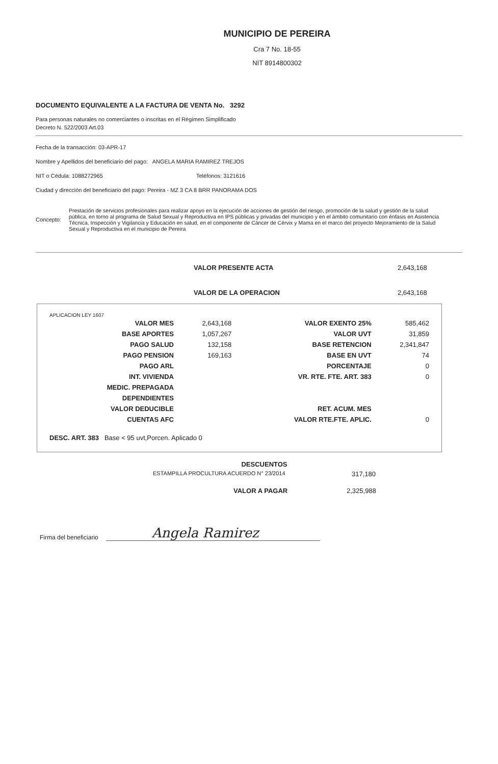MUNICIPIO DE PEREIRA
Cra 7 No. 18-55
NIT 8914800302
DOCUMENTO EQUIVALENTE A LA FACTURA DE VENTA No. 3292
Para personas naturales no comerciantes o inscritas en el Régimen Simplificado
Decreto N. 522/2003 Art.03
Fecha de la transacción: 03-APR-17
Nombre y Apellidos del beneficiario del pago: ANGELA MARIA RAMIREZ TREJOS
NIT o Cédula: 1088272965 Teléfonos: 3121616
Ciudad y dirección del beneficiario del pago: Pereira - MZ 3 CA 8 BRR PANORAMA DOS
Concepto: Prestación de servicios profesionales para realizar apoyo en la ejecución de acciones de gestión del riesgo, promoción de la salud y gestión de la salud pública, en torno al programa de Salud Sexual y Reproductiva en IPS públicas y privadas del municipio y en el ámbito comunitario con énfasis en Asistencia Técnica, Inspección y Vigilancia y Educación en salud, en el componente de Cáncer de Cérvix y Mama en el marco del proyecto Mejoramiento de la Salud Sexual y Reproductiva en el municipio de Pereira
VALOR PRESENTE ACTA 2,643,168
VALOR DE LA OPERACION 2,643,168
APLICACION LEY 1607
| VALOR MES | 2,643,168 | VALOR EXENTO 25% | 585,462 |
| BASE APORTES | 1,057,267 | VALOR UVT | 31,859 |
| PAGO SALUD | 132,158 | BASE RETENCION | 2,341,847 |
| PAGO PENSION | 169,163 | BASE EN UVT | 74 |
| PAGO ARL | | PORCENTAJE | 0 |
| INT. VIVIENDA | | VR. RTE. FTE. ART. 383 | 0 |
| MEDIC. PREPAGADA | | | |
| DEPENDIENTES | | | |
| VALOR DEDUCIBLE | | RET. ACUM. MES | |
| CUENTAS AFC | | VALOR RTE.FTE. APLIC. | 0 |
DESC. ART. 383 Base < 95 uvt,Porcen. Aplicado 0
DESCUENTOS
ESTAMPILLA PROCULTURA ACUERDO N° 23/2014 317,180
VALOR A PAGAR 2,325,988
Firma del beneficiario Angela Ramirez